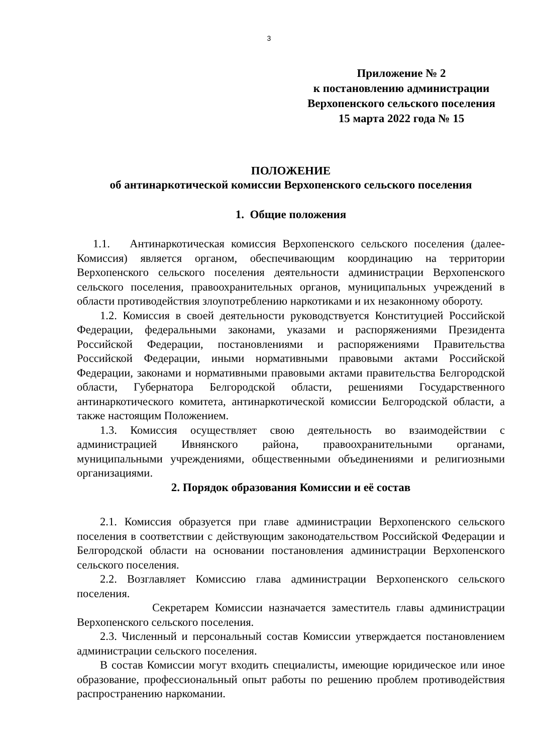3
Приложение № 2
к постановлению администрации
Верхопенского сельского поселения
15 марта 2022 года № 15
ПОЛОЖЕНИЕ
об антинаркотической комиссии Верхопенского сельского поселения
1. Общие положения
1.1. Антинаркотическая комиссия Верхопенского сельского поселения (далее-Комиссия) является органом, обеспечивающим координацию на территории Верхопенского сельского поселения деятельности администрации Верхопенского сельского поселения, правоохранительных органов, муниципальных учреждений в области противодействия злоупотреблению наркотиками и их незаконному обороту.
1.2. Комиссия в своей деятельности руководствуется Конституцией Российской Федерации, федеральными законами, указами и распоряжениями Президента Российской Федерации, постановлениями и распоряжениями Правительства Российской Федерации, иными нормативными правовыми актами Российской Федерации, законами и нормативными правовыми актами правительства Белгородской области, Губернатора Белгородской области, решениями Государственного антинаркотического комитета, антинаркотической комиссии Белгородской области, а также настоящим Положением.
1.3. Комиссия осуществляет свою деятельность во взаимодействии с администрацией Ивнянского района, правоохранительными органами, муниципальными учреждениями, общественными объединениями и религиозными организациями.
2. Порядок образования Комиссии и её состав
2.1. Комиссия образуется при главе администрации Верхопенского сельского поселения в соответствии с действующим законодательством Российской Федерации и Белгородской области на основании постановления администрации Верхопенского сельского поселения.
2.2. Возглавляет Комиссию глава администрации Верхопенского сельского поселения.
Секретарем Комиссии назначается заместитель главы администрации Верхопенского сельского поселения.
2.3. Численный и персональный состав Комиссии утверждается постановлением администрации сельского поселения.
В состав Комиссии могут входить специалисты, имеющие юридическое или иное образование, профессиональный опыт работы по решению проблем противодействия распространению наркомании.